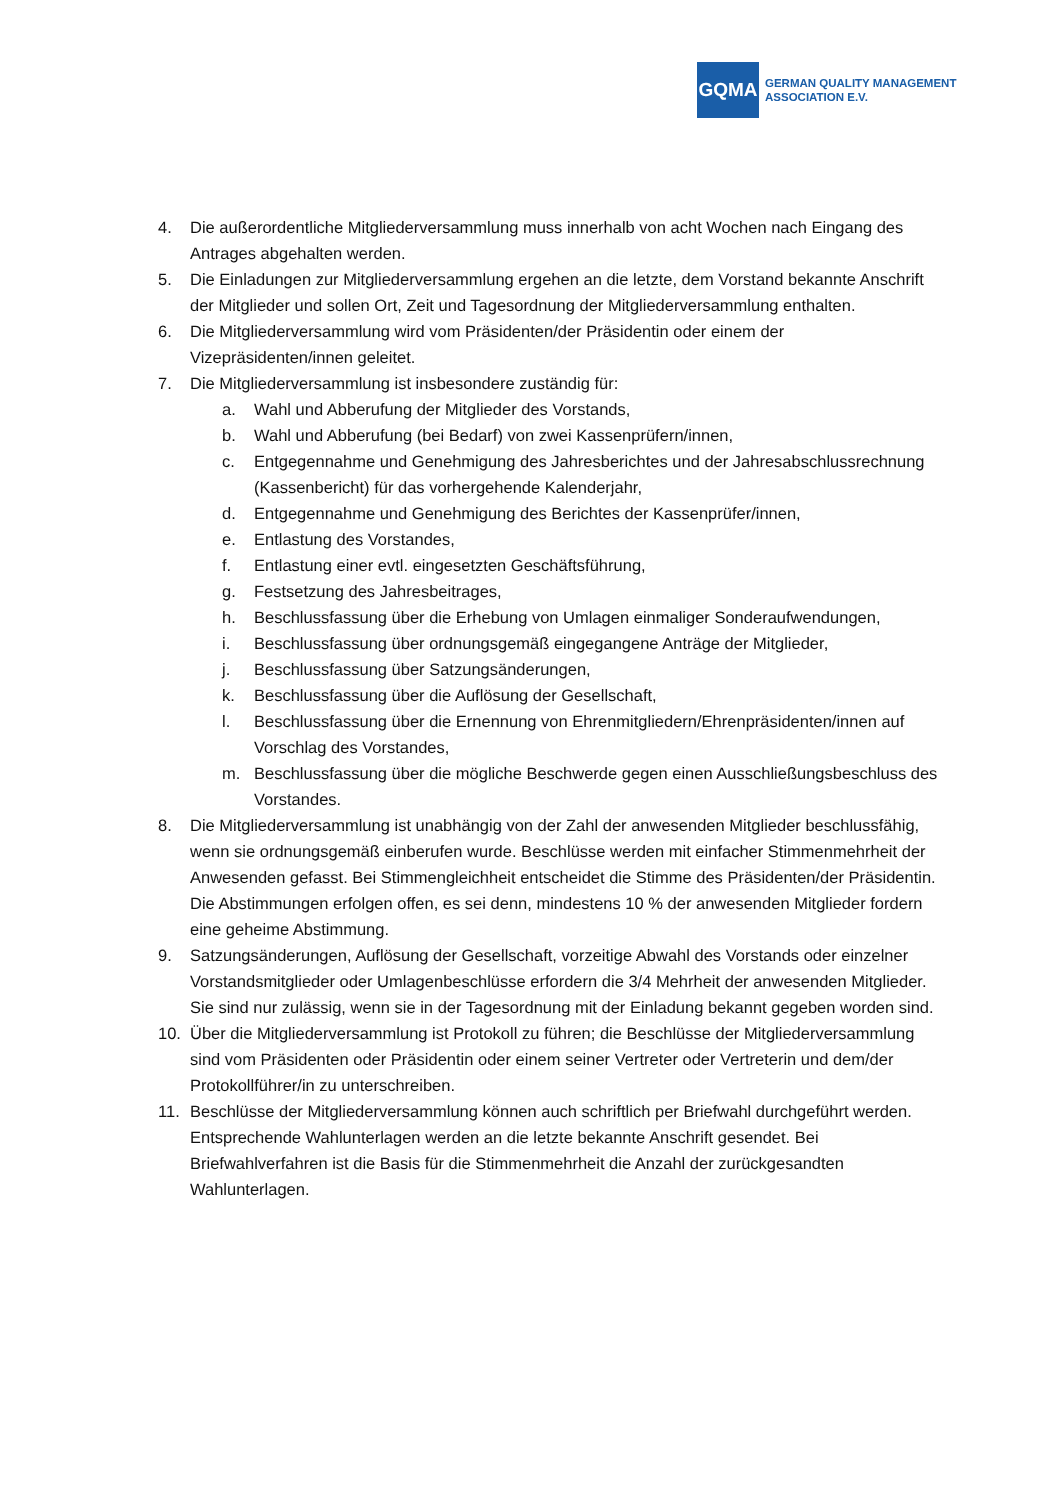GQMA
GERMAN QUALITY MANAGEMENT
ASSOCIATION E.V.
4. Die außerordentliche Mitgliederversammlung muss innerhalb von acht Wochen nach Eingang des Antrages abgehalten werden.
5. Die Einladungen zur Mitgliederversammlung ergehen an die letzte, dem Vorstand bekannte Anschrift der Mitglieder und sollen Ort, Zeit und Tagesordnung der Mitgliederversammlung enthalten.
6. Die Mitgliederversammlung wird vom Präsidenten/der Präsidentin oder einem der Vizepräsidenten/innen geleitet.
7. Die Mitgliederversammlung ist insbesondere zuständig für:
a. Wahl und Abberufung der Mitglieder des Vorstands,
b. Wahl und Abberufung (bei Bedarf) von zwei Kassenprüfern/innen,
c. Entgegennahme und Genehmigung des Jahresberichtes und der Jahresabschlussrechnung (Kassenbericht) für das vorhergehende Kalenderjahr,
d. Entgegennahme und Genehmigung des Berichtes der Kassenprüfer/innen,
e. Entlastung des Vorstandes,
f. Entlastung einer evtl. eingesetzten Geschäftsführung,
g. Festsetzung des Jahresbeitrages,
h. Beschlussfassung über die Erhebung von Umlagen einmaliger Sonderaufwendungen,
i. Beschlussfassung über ordnungsgemäß eingegangene Anträge der Mitglieder,
j. Beschlussfassung über Satzungsänderungen,
k. Beschlussfassung über die Auflösung der Gesellschaft,
l. Beschlussfassung über die Ernennung von Ehrenmitgliedern/Ehrenpräsidenten/innen auf Vorschlag des Vorstandes,
m. Beschlussfassung über die mögliche Beschwerde gegen einen Ausschließungsbeschluss des Vorstandes.
8. Die Mitgliederversammlung ist unabhängig von der Zahl der anwesenden Mitglieder beschlussfähig, wenn sie ordnungsgemäß einberufen wurde. Beschlüsse werden mit einfacher Stimmenmehrheit der Anwesenden gefasst. Bei Stimmengleichheit entscheidet die Stimme des Präsidenten/der Präsidentin. Die Abstimmungen erfolgen offen, es sei denn, mindestens 10 % der anwesenden Mitglieder fordern eine geheime Abstimmung.
9. Satzungsänderungen, Auflösung der Gesellschaft, vorzeitige Abwahl des Vorstands oder einzelner Vorstandsmitglieder oder Umlagenbeschlüsse erfordern die 3/4 Mehrheit der anwesenden Mitglieder. Sie sind nur zulässig, wenn sie in der Tagesordnung mit der Einladung bekannt gegeben worden sind.
10. Über die Mitgliederversammlung ist Protokoll zu führen; die Beschlüsse der Mitgliederversammlung sind vom Präsidenten oder Präsidentin oder einem seiner Vertreter oder Vertreterin und dem/der Protokollführer/in zu unterschreiben.
11. Beschlüsse der Mitgliederversammlung können auch schriftlich per Briefwahl durchgeführt werden. Entsprechende Wahlunterlagen werden an die letzte bekannte Anschrift gesendet. Bei Briefwahlverfahren ist die Basis für die Stimmenmehrheit die Anzahl der zurückgesandten Wahlunterlagen.